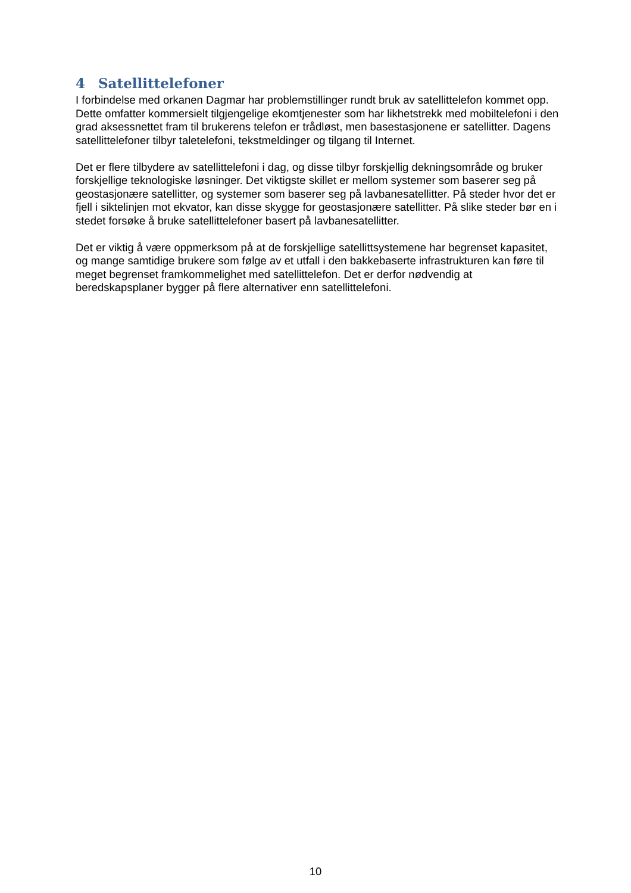4 Satellittelefoner
I forbindelse med orkanen Dagmar har problemstillinger rundt bruk av satellittelefon kommet opp. Dette omfatter kommersielt tilgjengelige ekomtjenester som har likhetstrekk med mobiltelefoni i den grad aksessnettet fram til brukerens telefon er trådløst, men basestasjonene er satellitter. Dagens satellittelefoner tilbyr taletelefoni, tekstmeldinger og tilgang til Internet.
Det er flere tilbydere av satellittelefoni i dag, og disse tilbyr forskjellig dekningsområde og bruker forskjellige teknologiske løsninger. Det viktigste skillet er mellom systemer som baserer seg på geostasjonære satellitter, og systemer som baserer seg på lavbanesatellitter. På steder hvor det er fjell i siktelinjen mot ekvator, kan disse skygge for geostasjonære satellitter. På slike steder bør en i stedet forsøke å bruke satellittelefoner basert på lavbanesatellitter.
Det er viktig å være oppmerksom på at de forskjellige satellittsystemene har begrenset kapasitet, og mange samtidige brukere som følge av et utfall i den bakkebaserte infrastrukturen kan føre til meget begrenset framkommelighet med satellittelefon. Det er derfor nødvendig at beredskapsplaner bygger på flere alternativer enn satellittelefoni.
10